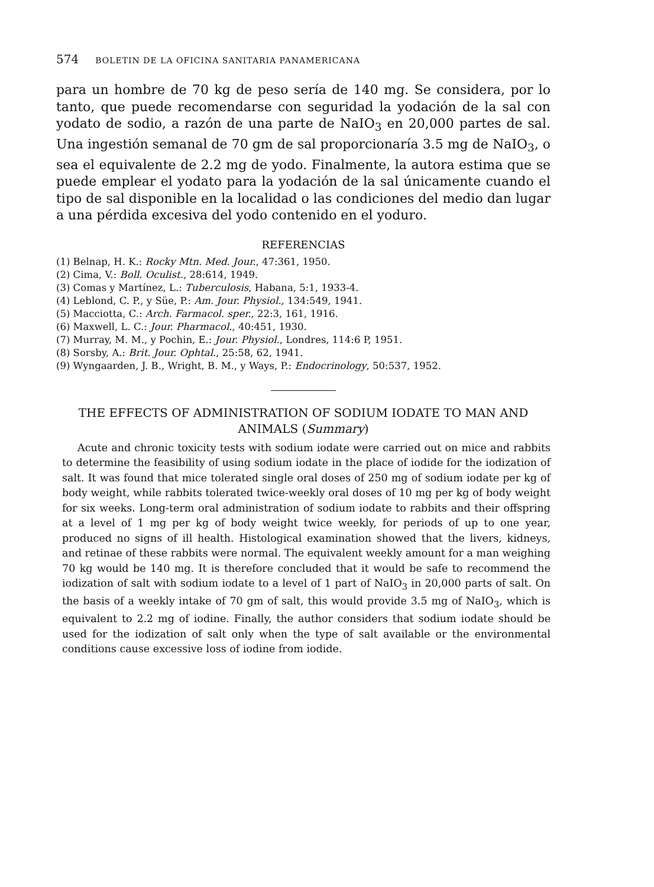574 BOLETIN DE LA OFICINA SANITARIA PANAMERICANA
para un hombre de 70 kg de peso sería de 140 mg. Se considera, por lo tanto, que puede recomendarse con seguridad la yodación de la sal con yodato de sodio, a razón de una parte de NaIO<sub>3</sub> en 20,000 partes de sal. Una ingestión semanal de 70 gm de sal proporcionaría 3.5 mg de NaIO<sub>3</sub>, o sea el equivalente de 2.2 mg de yodo. Finalmente, la autora estima que se puede emplear el yodato para la yodación de la sal únicamente cuando el tipo de sal disponible en la localidad o las condiciones del medio dan lugar a una pérdida excesiva del yodo contenido en el yoduro.
REFERENCIAS
(1) Belnap, H. K.: Rocky Mtn. Med. Jour., 47:361, 1950.
(2) Cima, V.: Boll. Oculist., 28:614, 1949.
(3) Comas y Martínez, L.: Tuberculosis, Habana, 5:1, 1933-4.
(4) Leblond, C. P., y Süe, P.: Am. Jour. Physiol., 134:549, 1941.
(5) Macciotta, C.: Arch. Farmacol. sper., 22:3, 161, 1916.
(6) Maxwell, L. C.: Jour. Pharmacol., 40:451, 1930.
(7) Murray, M. M., y Pochin, E.: Jour. Physiol., Londres, 114:6 P, 1951.
(8) Sorsby, A.: Brit. Jour. Ophtal., 25:58, 62, 1941.
(9) Wyngaarden, J. B., Wright, B. M., y Ways, P.: Endocrinology, 50:537, 1952.
THE EFFECTS OF ADMINISTRATION OF SODIUM IODATE TO MAN AND ANIMALS (Summary)
Acute and chronic toxicity tests with sodium iodate were carried out on mice and rabbits to determine the feasibility of using sodium iodate in the place of iodide for the iodization of salt. It was found that mice tolerated single oral doses of 250 mg of sodium iodate per kg of body weight, while rabbits tolerated twice-weekly oral doses of 10 mg per kg of body weight for six weeks. Long-term oral administration of sodium iodate to rabbits and their offspring at a level of 1 mg per kg of body weight twice weekly, for periods of up to one year, produced no signs of ill health. Histological examination showed that the livers, kidneys, and retinae of these rabbits were normal. The equivalent weekly amount for a man weighing 70 kg would be 140 mg. It is therefore concluded that it would be safe to recommend the iodization of salt with sodium iodate to a level of 1 part of NaIO<sub>3</sub> in 20,000 parts of salt. On the basis of a weekly intake of 70 gm of salt, this would provide 3.5 mg of NaIO<sub>3</sub>, which is equivalent to 2.2 mg of iodine. Finally, the author considers that sodium iodate should be used for the iodization of salt only when the type of salt available or the environmental conditions cause excessive loss of iodine from iodide.